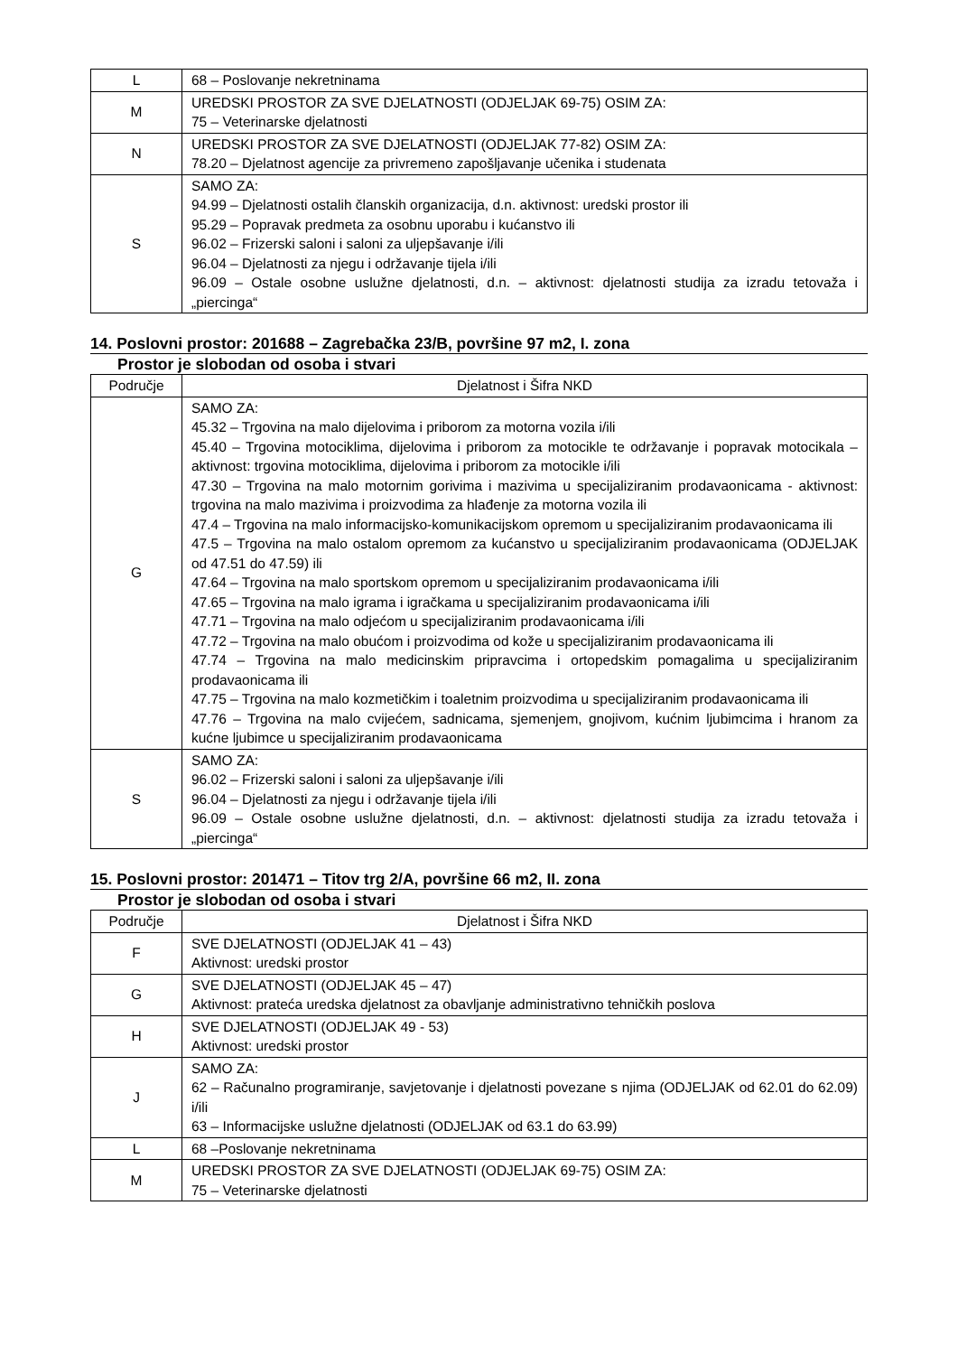| L | 68 – Poslovanje nekretninama |
| M | UREDSKI PROSTOR ZA SVE DJELATNOSTI (ODJELJAK 69-75) OSIM ZA: 75 – Veterinarske djelatnosti |
| N | UREDSKI PROSTOR ZA SVE DJELATNOSTI (ODJELJAK 77-82) OSIM ZA: 78.20 – Djelatnost agencije za privremeno zapošljavanje učenika i studenata |
| S | SAMO ZA: 94.99 – Djelatnosti ostalih članskih organizacija, d.n. aktivnost: uredski prostor ili 95.29 – Popravak predmeta za osobnu uporabu i kućanstvo ili 96.02 – Frizerski saloni i saloni za uljepšavanje i/ili 96.04 – Djelatnosti za njegu i održavanje tijela i/ili 96.09 – Ostale osobne uslužne djelatnosti, d.n. – aktivnost: djelatnosti studija za izradu tetovaža i „piercinga“ |
14. Poslovni prostor: 201688 – Zagrebačka 23/B, površine 97 m2, I. zona
Prostor je slobodan od osoba i stvari
| Područje | Djelatnost i Šifra NKD |
| --- | --- |
| G | SAMO ZA: 45.32 – Trgovina na malo dijelovima i priborom za motorna vozila i/ili 45.40 – Trgovina motociklima, dijelovima i priborom za motocikle te održavanje i popravak motocikala – aktivnost: trgovina motociklima, dijelovima i priborom za motocikle i/ili 47.30 – Trgovina na malo motornim gorivima i mazivima u specijaliziranim prodavaonicama - aktivnost: trgovina na malo mazivima i proizvodima za hlađenje za motorna vozila ili 47.4 – Trgovina na malo informacijsko-komunikacijskom opremom u specijaliziranim prodavaonicama ili 47.5 – Trgovina na malo ostalom opremom za kućanstvo u specijaliziranim prodavaonicama (ODJELJAK od 47.51 do 47.59) ili 47.64 – Trgovina na malo sportskom opremom u specijaliziranim prodavaonicama i/ili 47.65 – Trgovina na malo igrama i igračkama u specijaliziranim prodavaonicama i/ili 47.71 – Trgovina na malo odjećom u specijaliziranim prodavaonicama i/ili 47.72 – Trgovina na malo obućom i proizvodima od kože u specijaliziranim prodavaonicama ili 47.74 – Trgovina na malo medicinskim pripravcima i ortopedskim pomagalima u specijaliziranim prodavaonicama ili 47.75 – Trgovina na malo kozmetičkim i toaletnim proizvodima u specijaliziranim prodavaonicama ili 47.76 – Trgovina na malo cvijećem, sadnicama, sjemenjem, gnojivom, kućnim ljubimcima i hranom za kućne ljubimce u specijaliziranim prodavaonicama |
| S | SAMO ZA: 96.02 – Frizerski saloni i saloni za uljepšavanje i/ili 96.04 – Djelatnosti za njegu i održavanje tijela i/ili 96.09 – Ostale osobne uslužne djelatnosti, d.n. – aktivnost: djelatnosti studija za izradu tetovaža i „piercinga“ |
15. Poslovni prostor: 201471 – Titov trg 2/A, površine 66 m2, II. zona
Prostor je slobodan od osoba i stvari
| Područje | Djelatnost i Šifra NKD |
| --- | --- |
| F | SVE DJELATNOSTI (ODJELJAK 41 – 43) Aktivnost: uredski prostor |
| G | SVE DJELATNOSTI (ODJELJAK 45 – 47) Aktivnost: prateća uredska djelatnost za obavljanje administrativno tehničkih poslova |
| H | SVE DJELATNOSTI (ODJELJAK 49 - 53) Aktivnost: uredski prostor |
| J | SAMO ZA: 62 – Računalno programiranje, savjetovanje i djelatnosti povezane s njima (ODJELJAK od 62.01 do 62.09) i/ili 63 – Informacijske uslužne djelatnosti (ODJELJAK od 63.1 do 63.99) |
| L | 68 –Poslovanje nekretninama |
| M | UREDSKI PROSTOR ZA SVE DJELATNOSTI (ODJELJAK 69-75) OSIM ZA: 75 – Veterinarske djelatnosti |